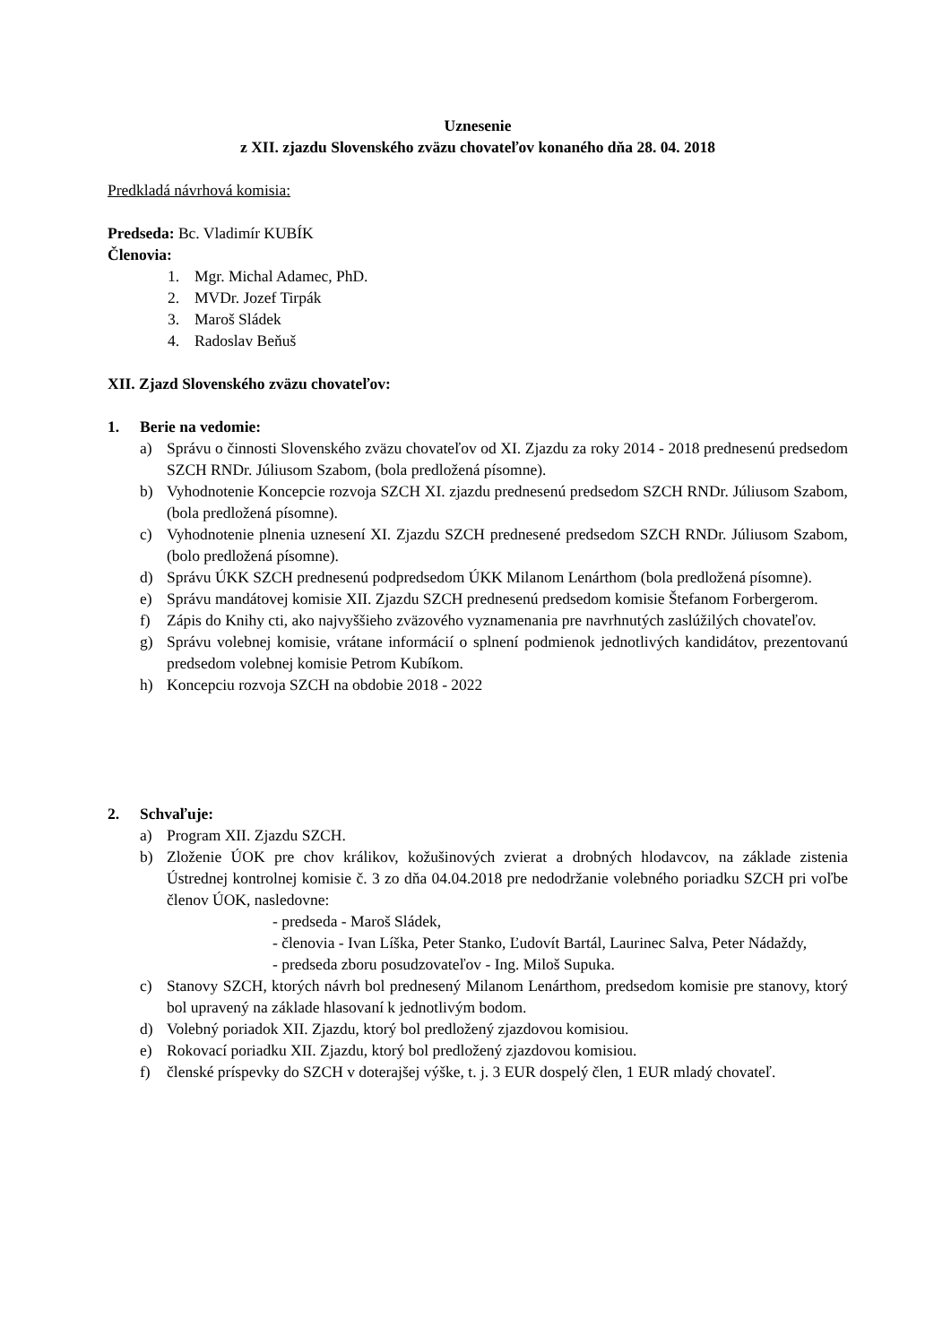Uznesenie
z XII. zjazdu Slovenského zväzu chovateľov konaného dňa 28. 04. 2018
Predkladá návrhová komisia:
Predseda: Bc. Vladimír KUBÍK
Členovia:
1. Mgr. Michal Adamec, PhD.
2. MVDr. Jozef Tirpák
3. Maroš Sládek
4. Radoslav Beňuš
XII. Zjazd Slovenského zväzu chovateľov:
1. Berie na vedomie:
a) Správu o činnosti Slovenského zväzu chovateľov od XI. Zjazdu za roky 2014 - 2018 prednesenú predsedom SZCH RNDr. Júliusom Szabom, (bola predložená písomne).
b) Vyhodnotenie Koncepcie rozvoja SZCH XI. zjazdu prednesenú predsedom SZCH RNDr. Júliusom Szabom, (bola predložená písomne).
c) Vyhodnotenie plnenia uznesení XI. Zjazdu SZCH prednesené predsedom SZCH RNDr. Júliusom Szabom, (bolo predložená písomne).
d) Správu ÚKK SZCH prednesenú podpredsedom ÚKK Milanom Lenárthom (bola predložená písomne).
e) Správu mandátovej komisie XII. Zjazdu SZCH prednesenú predsedom komisie Štefanom Forbergerom.
f) Zápis do Knihy cti, ako najvyššieho zväzového vyznamenania pre navrhnutých zaslúžilých chovateľov.
g) Správu volebnej komisie, vrátane informácií o splnení podmienok jednotlivých kandidátov, prezentovanú predsedom volebnej komisie Petrom Kubíkom.
h) Koncepciu rozvoja SZCH na obdobie 2018 - 2022
2. Schvaľuje:
a) Program XII. Zjazdu SZCH.
b) Zloženie ÚOK pre chov králikov, kožušinových zvierat a drobných hlodavcov, na základe zistenia Ústrednej kontrolnej komisie č. 3 zo dňa 04.04.2018 pre nedodržanie volebného poriadku SZCH pri voľbe členov ÚOK, nasledovne:
- predseda - Maroš Sládek,
- členovia - Ivan Líška, Peter Stanko, Ľudovít Bartál, Laurinec Salva, Peter Nádaždy,
- predseda zboru posudzovateľov - Ing. Miloš Supuka.
c) Stanovy SZCH, ktorých návrh bol prednesený Milanom Lenárthom, predsedom komisie pre stanovy, ktorý bol upravený na základe hlasovaní k jednotlivým bodom.
d) Volebný poriadok XII. Zjazdu, ktorý bol predložený zjazdovou komisiou.
e) Rokovací poriadku XII. Zjazdu, ktorý bol predložený zjazdovou komisiou.
f) členské príspevky do SZCH v doterajšej výške, t. j. 3 EUR dospelý člen, 1 EUR mladý chovateľ.